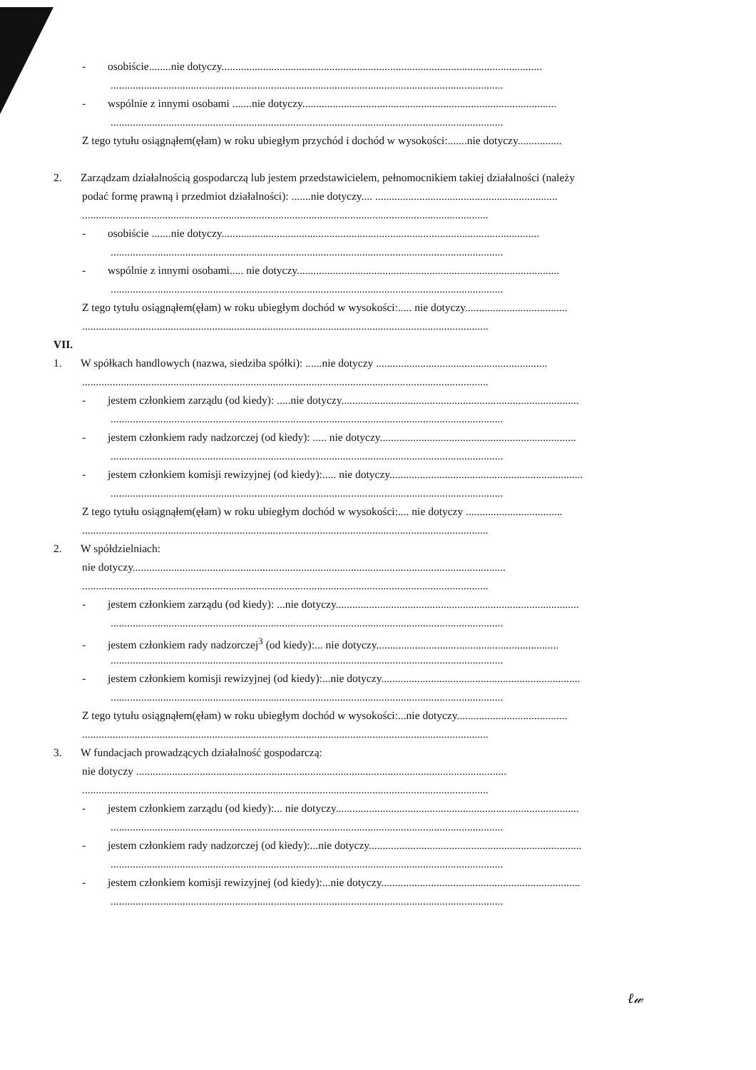- osobiście........nie dotyczy....................................................................................................................
..............................................................................................................................................
- wspólnie z innymi osobami .......nie dotyczy............................................................................................
..............................................................................................................................................
Z tego tytułu osiągnąłem(ęłam) w roku ubiegłym przychód i dochód w wysokości:.......nie dotyczy................
2. Zarządzam działalnością gospodarczą lub jestem przedstawicielem, pełnomocnikiem takiej działalności (należy
podać formę prawną i przedmiot działalności): .......nie dotyczy.... ..................................................................
...................................................................................................................................................
- osobiście .......nie dotyczy...................................................................................................................
..............................................................................................................................................
- wspólnie z innymi osobami..... nie dotyczy...............................................................................................
..............................................................................................................................................
Z tego tytułu osiągnąłem(ęłam) w roku ubiegłym dochód w wysokości:..... nie dotyczy.....................................
...................................................................................................................................................
VII.
1. W spółkach handlowych (nazwa, siedziba spółki): ......nie dotyczy ..............................................................
...................................................................................................................................................
- jestem członkiem zarządu (od kiedy): .....nie dotyczy......................................................................................
..............................................................................................................................................
- jestem członkiem rady nadzorczej (od kiedy): ..... nie dotyczy.......................................................................
..............................................................................................................................................
- jestem członkiem komisji rewizyjnej (od kiedy):..... nie dotyczy......................................................................
..............................................................................................................................................
Z tego tytułu osiągnąłem(ęłam) w roku ubiegłym dochód w wysokości:.... nie dotyczy ...................................
...................................................................................................................................................
2. W spółdzielniach:
nie dotyczy.......................................................................................................................................
...................................................................................................................................................
- jestem członkiem zarządu (od kiedy): ...nie dotyczy........................................................................................
..............................................................................................................................................
- jestem członkiem rady nadzorczej<sup>3</sup> (od kiedy):... nie dotyczy..................................................................
..............................................................................................................................................
- jestem członkiem komisji rewizyjnej (od kiedy):...nie dotyczy........................................................................
..............................................................................................................................................
Z tego tytułu osiągnąłem(ęłam) w roku ubiegłym dochód w wysokości:...nie dotyczy........................................
...................................................................................................................................................
3. W fundacjach prowadzących działalność gospodarczą:
nie dotyczy ......................................................................................................................................
...................................................................................................................................................
- jestem członkiem zarządu (od kiedy):... nie dotyczy........................................................................................
..............................................................................................................................................
- jestem członkiem rady nadzorczej (od kiedy):...nie dotyczy.............................................................................
..............................................................................................................................................
- jestem członkiem komisji rewizyjnej (od kiedy):...nie dotyczy........................................................................
..............................................................................................................................................
ℓ𝓌